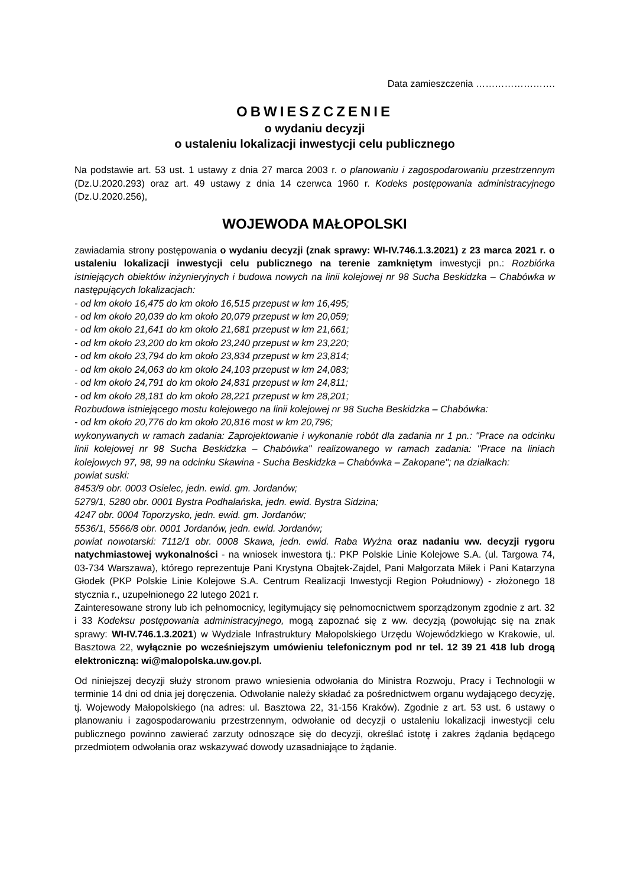Data zamieszczenia …………………….
OBWIESZCZENIE
o wydaniu decyzji
o ustaleniu lokalizacji inwestycji celu publicznego
Na podstawie art. 53 ust. 1 ustawy z dnia 27 marca 2003 r. o planowaniu i zagospodarowaniu przestrzennym (Dz.U.2020.293) oraz art. 49 ustawy z dnia 14 czerwca 1960 r. Kodeks postępowania administracyjnego (Dz.U.2020.256),
WOJEWODA MAŁOPOLSKI
zawiadamia strony postępowania o wydaniu decyzji (znak sprawy: WI-IV.746.1.3.2021) z 23 marca 2021 r. o ustaleniu lokalizacji inwestycji celu publicznego na terenie zamkniętym inwestycji pn.: Rozbiórka istniejących obiektów inżynieryjnych i budowa nowych na linii kolejowej nr 98 Sucha Beskidzka – Chabówka w następujących lokalizacjach:
- od km około 16,475 do km około 16,515 przepust w km 16,495;
- od km około 20,039 do km około 20,079 przepust w km 20,059;
- od km około 21,641 do km około 21,681 przepust w km 21,661;
- od km około 23,200 do km około 23,240 przepust w km 23,220;
- od km około 23,794 do km około 23,834 przepust w km 23,814;
- od km około 24,063 do km około 24,103 przepust w km 24,083;
- od km około 24,791 do km około 24,831 przepust w km 24,811;
- od km około 28,181 do km około 28,221 przepust w km 28,201;
Rozbudowa istniejącego mostu kolejowego na linii kolejowej nr 98 Sucha Beskidzka – Chabówka:
- od km około 20,776 do km około 20,816 most w km 20,796;
wykonywanych w ramach zadania: Zaprojektowanie i wykonanie robót dla zadania nr 1 pn.: "Prace na odcinku linii kolejowej nr 98 Sucha Beskidzka – Chabówka" realizowanego w ramach zadania: "Prace na liniach kolejowych 97, 98, 99 na odcinku Skawina - Sucha Beskidzka – Chabówka – Zakopane"; na działkach:
powiat suski:
8453/9 obr. 0003 Osielec, jedn. ewid. gm. Jordanów;
5279/1, 5280 obr. 0001 Bystra Podhalańska, jedn. ewid. Bystra Sidzina;
4247 obr. 0004 Toporzysko, jedn. ewid. gm. Jordanów;
5536/1, 5566/8 obr. 0001 Jordanów, jedn. ewid. Jordanów;
powiat nowotarski: 7112/1 obr. 0008 Skawa, jedn. ewid. Raba Wyżna oraz nadaniu ww. decyzji rygoru natychmiastowej wykonalności - na wniosek inwestora tj.: PKP Polskie Linie Kolejowe S.A. (ul. Targowa 74, 03-734 Warszawa), którego reprezentuje Pani Krystyna Obajtek-Zajdel, Pani Małgorzata Miłek i Pani Katarzyna Głodek (PKP Polskie Linie Kolejowe S.A. Centrum Realizacji Inwestycji Region Południowy) - złożonego 18 stycznia r., uzupełnionego 22 lutego 2021 r.
Zainteresowane strony lub ich pełnomocnicy, legitymujący się pełnomocnictwem sporządzonym zgodnie z art. 32 i 33 Kodeksu postępowania administracyjnego, mogą zapoznać się z ww. decyzją (powołując się na znak sprawy: WI-IV.746.1.3.2021) w Wydziale Infrastruktury Małopolskiego Urzędu Wojewódzkiego w Krakowie, ul. Basztowa 22, wyłącznie po wcześniejszym umówieniu telefonicznym pod nr tel. 12 39 21 418 lub drogą elektroniczną: wi@malopolska.uw.gov.pl.
Od niniejszej decyzji służy stronom prawo wniesienia odwołania do Ministra Rozwoju, Pracy i Technologii w terminie 14 dni od dnia jej doręczenia. Odwołanie należy składać za pośrednictwem organu wydającego decyzję, tj. Wojewody Małopolskiego (na adres: ul. Basztowa 22, 31-156 Kraków). Zgodnie z art. 53 ust. 6 ustawy o planowaniu i zagospodarowaniu przestrzennym, odwołanie od decyzji o ustaleniu lokalizacji inwestycji celu publicznego powinno zawierać zarzuty odnoszące się do decyzji, określać istotę i zakres żądania będącego przedmiotem odwołania oraz wskazywać dowody uzasadniające to żądanie.